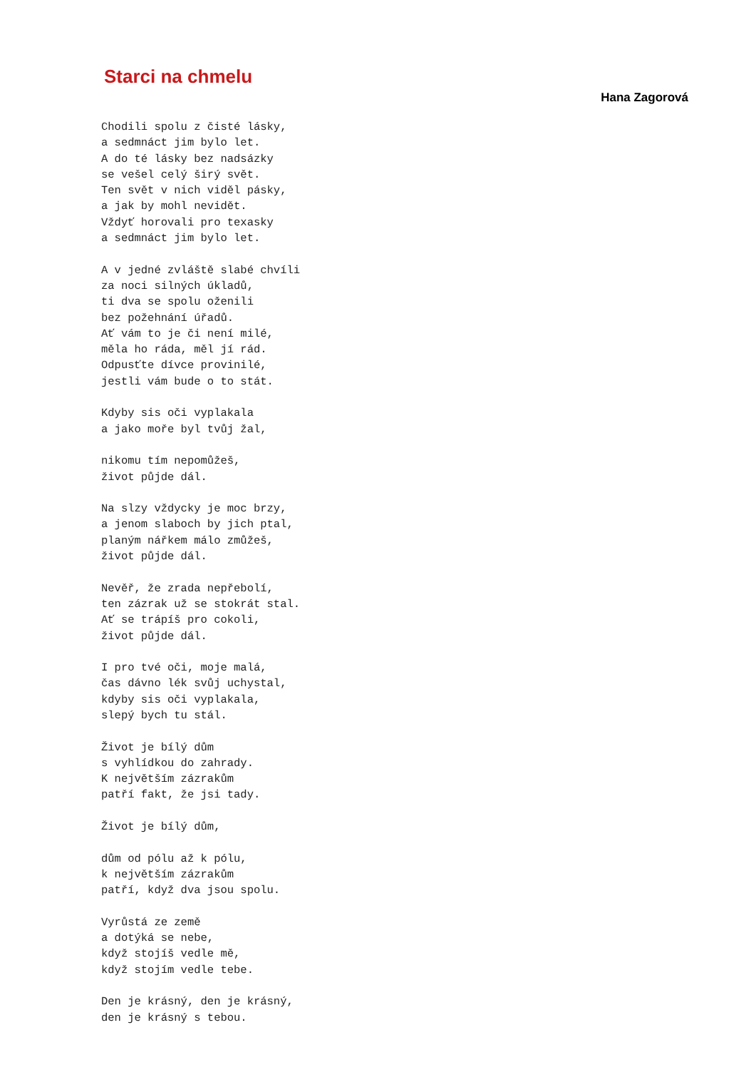Starci na chmelu
Hana Zagorová
Chodili spolu z čisté lásky,
a sedmnáct jim bylo let.
A do té lásky bez nadsázky
se vešel celý širý svět.
Ten svět v nich viděl pásky,
a jak by mohl nevidět.
Vždyť horovali pro texasky
a sedmnáct jim bylo let.

A v jedné zvláště slabé chvíli
za noci silných úkladů,
ti dva se spolu oženili
bez požehnání úřadů.
Ať vám to je či není milé,
měla ho ráda, měl jí rád.
Odpusťte dívce provinilé,
jestli vám bude o to stát.

Kdyby sis oči vyplakala
a jako moře byl tvůj žal,

nikomu tím nepomůžeš,
život půjde dál.

Na slzy vždycky je moc brzy,
a jenom slaboch by jich ptal,
planým nářkem málo zmůžeš,
život půjde dál.

Nevěř, že zrada nepřebolí,
ten zázrak už se stokrát stal.
Ať se trápíš pro cokoli,
život půjde dál.

I pro tvé oči, moje malá,
čas dávno lék svůj uchystal,
kdyby sis oči vyplakala,
slepý bych tu stál.

Život je bílý dům
s vyhlídkou do zahrady.
K největším zázrakům
patří fakt, že jsi tady.

Život je bílý dům,

dům od pólu až k pólu,
k největším zázrakům
patří, když dva jsou spolu.

Vyrůstá ze země
a dotýká se nebe,
když stojíš vedle mě,
když stojím vedle tebe.

Den je krásný, den je krásný,
den je krásný s tebou.